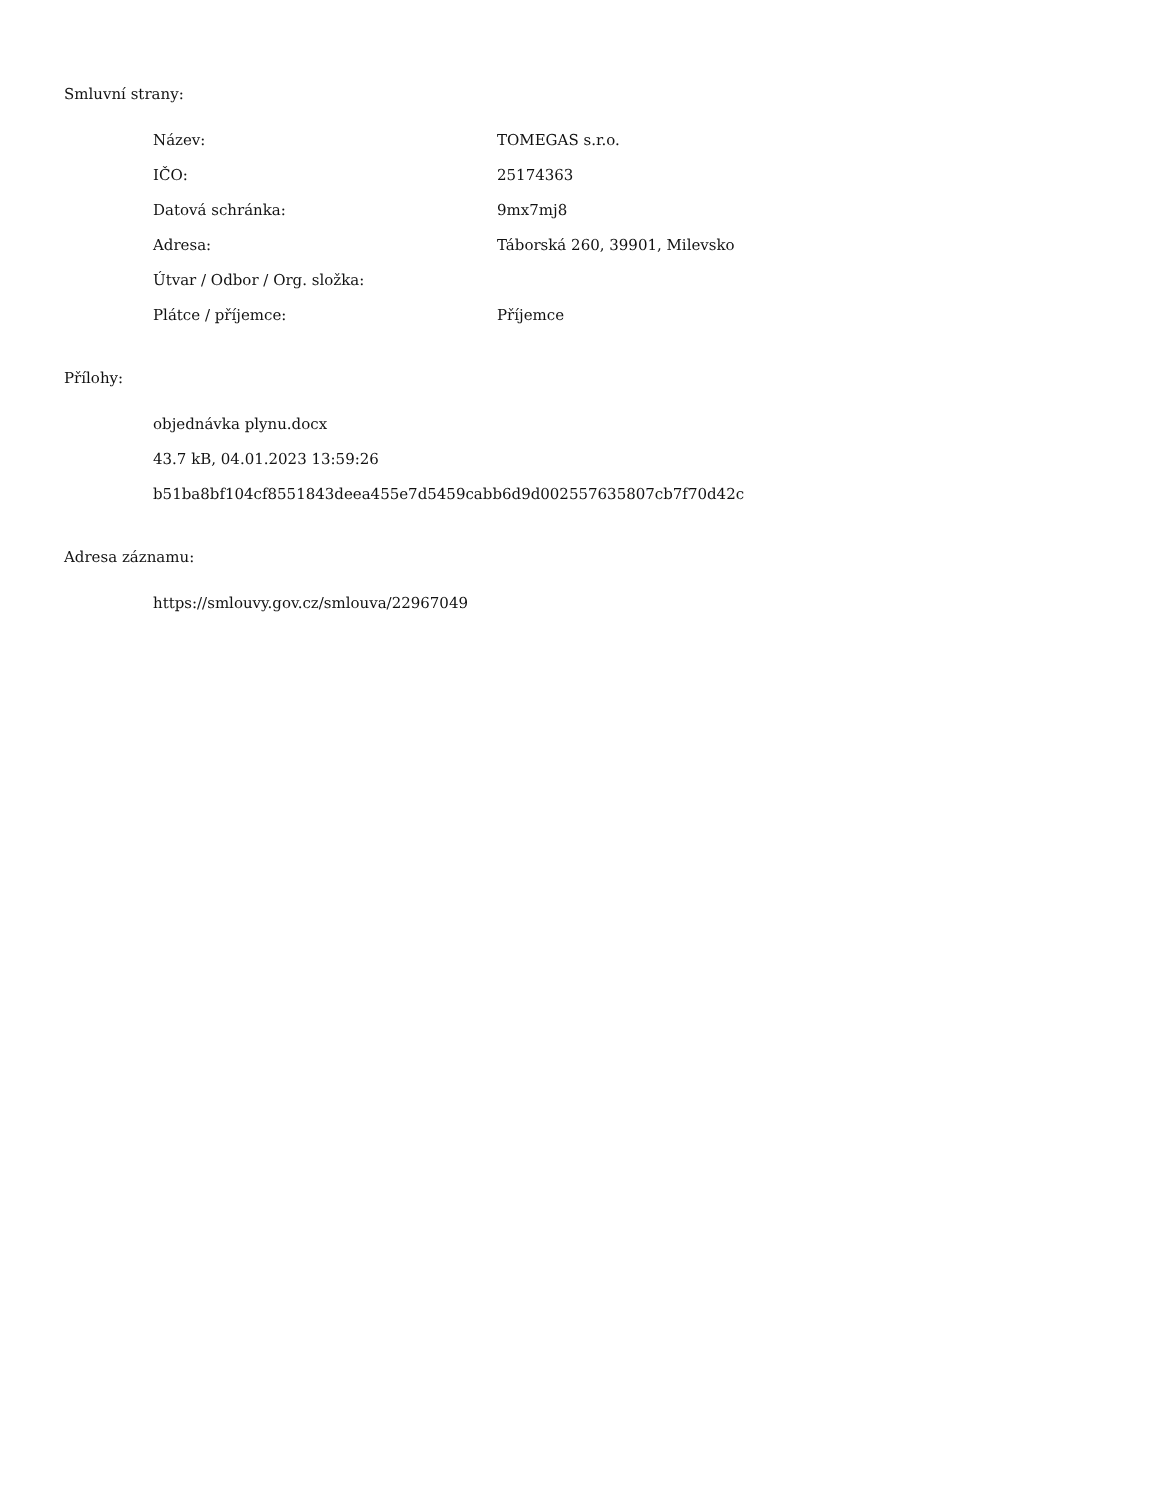Smluvní strany:
| Název: | TOMEGAS s.r.o. |
| IČO: | 25174363 |
| Datová schránka: | 9mx7mj8 |
| Adresa: | Táborská 260, 39901, Milevsko |
| Útvar / Odbor / Org. složka: | |
| Plátce / příjemce: | Příjemce |
Přílohy:
objednávka plynu.docx
43.7 kB, 04.01.2023 13:59:26
b51ba8bf104cf8551843deea455e7d5459cabb6d9d002557635807cb7f70d42c
Adresa záznamu:
https://smlouvy.gov.cz/smlouva/22967049